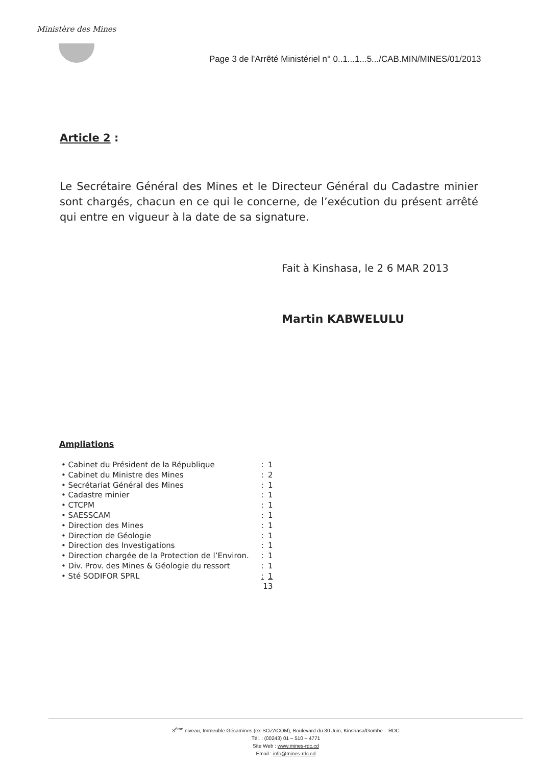Ministère des Mines
Page 3 de l'Arrêté Ministériel n° 0..1...1...5.../CAB.MIN/MINES/01/2013
Article 2 :
Le Secrétaire Général des Mines et le Directeur Général du Cadastre minier sont chargés, chacun en ce qui le concerne, de l’exécution du présent arrêté qui entre en vigueur à la date de sa signature.
Fait à Kinshasa, le 2 6 MAR 2013
Martin KABWELULU
Ampliations
| • Cabinet du Président de la République | : | 1 |
| • Cabinet du Ministre des Mines | : | 2 |
| • Secrétariat Général des Mines | : | 1 |
| • Cadastre minier | : | 1 |
| • CTCPM | : | 1 |
| • SAESSCAM | : | 1 |
| • Direction des Mines | : | 1 |
| • Direction de Géologie | : | 1 |
| • Direction des Investigations | : | 1 |
| • Direction chargée de la Protection de l’Environ. | : | 1 |
| • Div. Prov. des Mines & Géologie du ressort | : | 1 |
| • Sté SODIFOR SPRL | : | 1 |
| | 13 | |
3<sup>ème</sup> niveau, Immeuble Gécamines (ex-SOZACOM), Boulevard du 30 Juin, Kinshasa/Gombe – RDC
Tél. : (00243) 01 – 510 – 4771
Site Web : www.mines-rdc.cd
Email : info@mines-rdc.cd